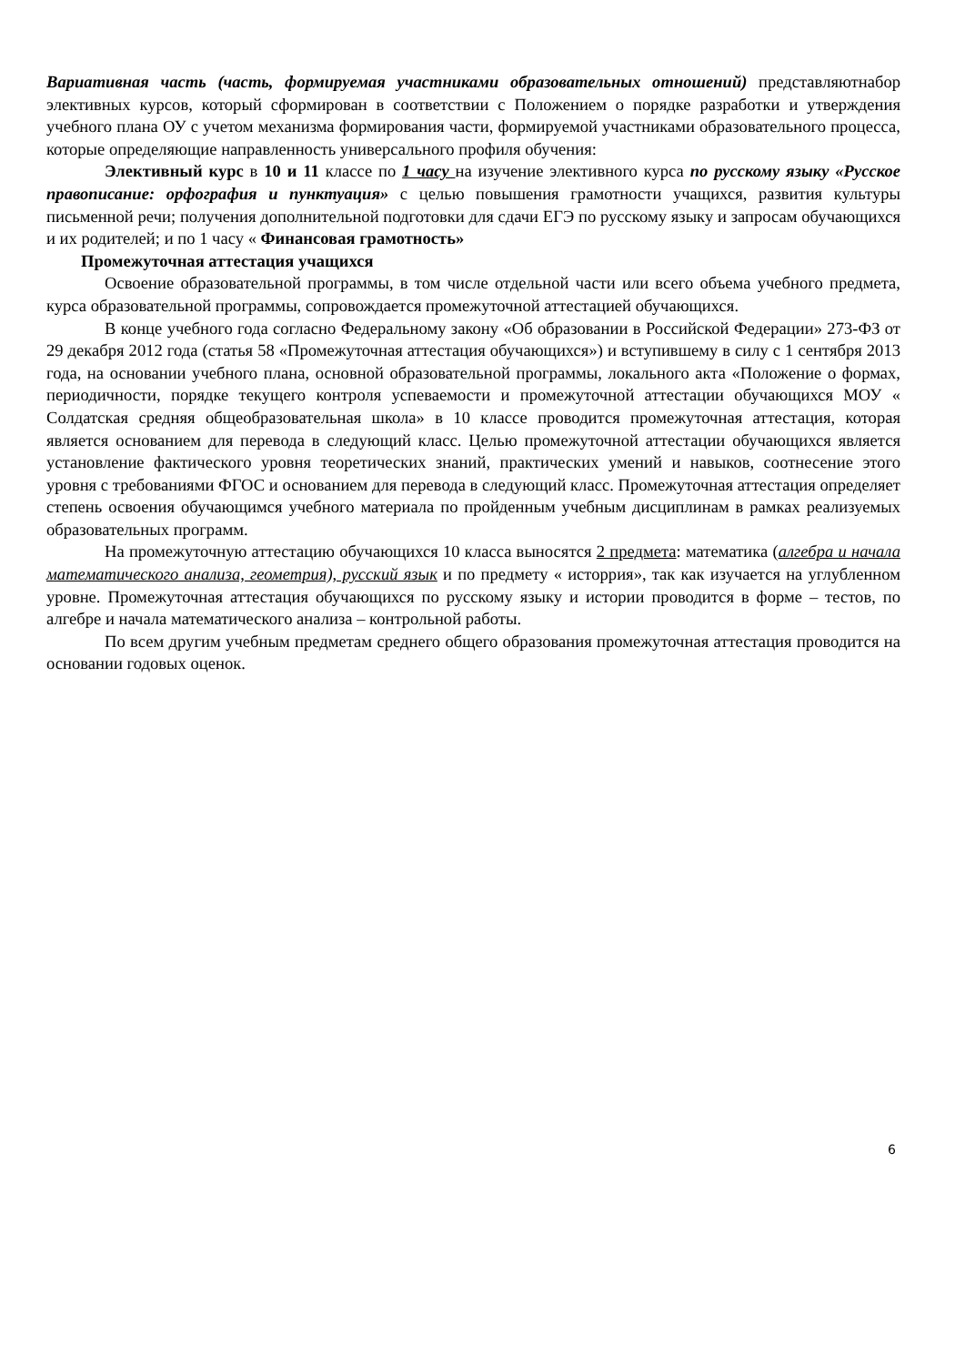Вариативная часть (часть, формируемая участниками образовательных отношений) представляютнабор элективных курсов, который сформирован в соответствии с Положением о порядке разработки и утверждения учебного плана ОУ с учетом механизма формирования части, формируемой участниками образовательного процесса, которые определяющие направленность универсального профиля обучения:
Элективный курс в 10 и 11 классе по 1 часу на изучение элективного курса по русскому языку «Русское правописание: орфография и пунктуация» с целью повышения грамотности учащихся, развития культуры письменной речи; получения дополнительной подготовки для сдачи ЕГЭ по русскому языку и запросам обучающихся и их родителей; и по 1 часу « Финансовая грамотность»
Промежуточная аттестация учащихся
Освоение образовательной программы, в том числе отдельной части или всего объема учебного предмета, курса образовательной программы, сопровождается промежуточной аттестацией обучающихся.
В конце учебного года согласно Федеральному закону «Об образовании в Российской Федерации» 273-ФЗ от 29 декабря 2012 года (статья 58 «Промежуточная аттестация обучающихся») и вступившему в силу с 1 сентября 2013 года, на основании учебного плана, основной образовательной программы, локального акта «Положение о формах, периодичности, порядке текущего контроля успеваемости и промежуточной аттестации обучающихся МОУ « Солдатская средняя общеобразовательная школа» в 10 классе проводится промежуточная аттестация, которая является основанием для перевода в следующий класс. Целью промежуточной аттестации обучающихся является установление фактического уровня теоретических знаний, практических умений и навыков, соотнесение этого уровня с требованиями ФГОС и основанием для перевода в следующий класс. Промежуточная аттестация определяет степень освоения обучающимся учебного материала по пройденным учебным дисциплинам в рамках реализуемых образовательных программ.
На промежуточную аттестацию обучающихся 10 класса выносятся 2 предмета: математика (алгебра и начала математического анализа, геометрия), русский язык и по предмету « исторрия», так как изучается на углубленном уровне. Промежуточная аттестация обучающихся по русскому языку и истории проводится в форме – тестов, по алгебре и начала математического анализа – контрольной работы.
По всем другим учебным предметам среднего общего образования промежуточная аттестация проводится на основании годовых оценок.
6